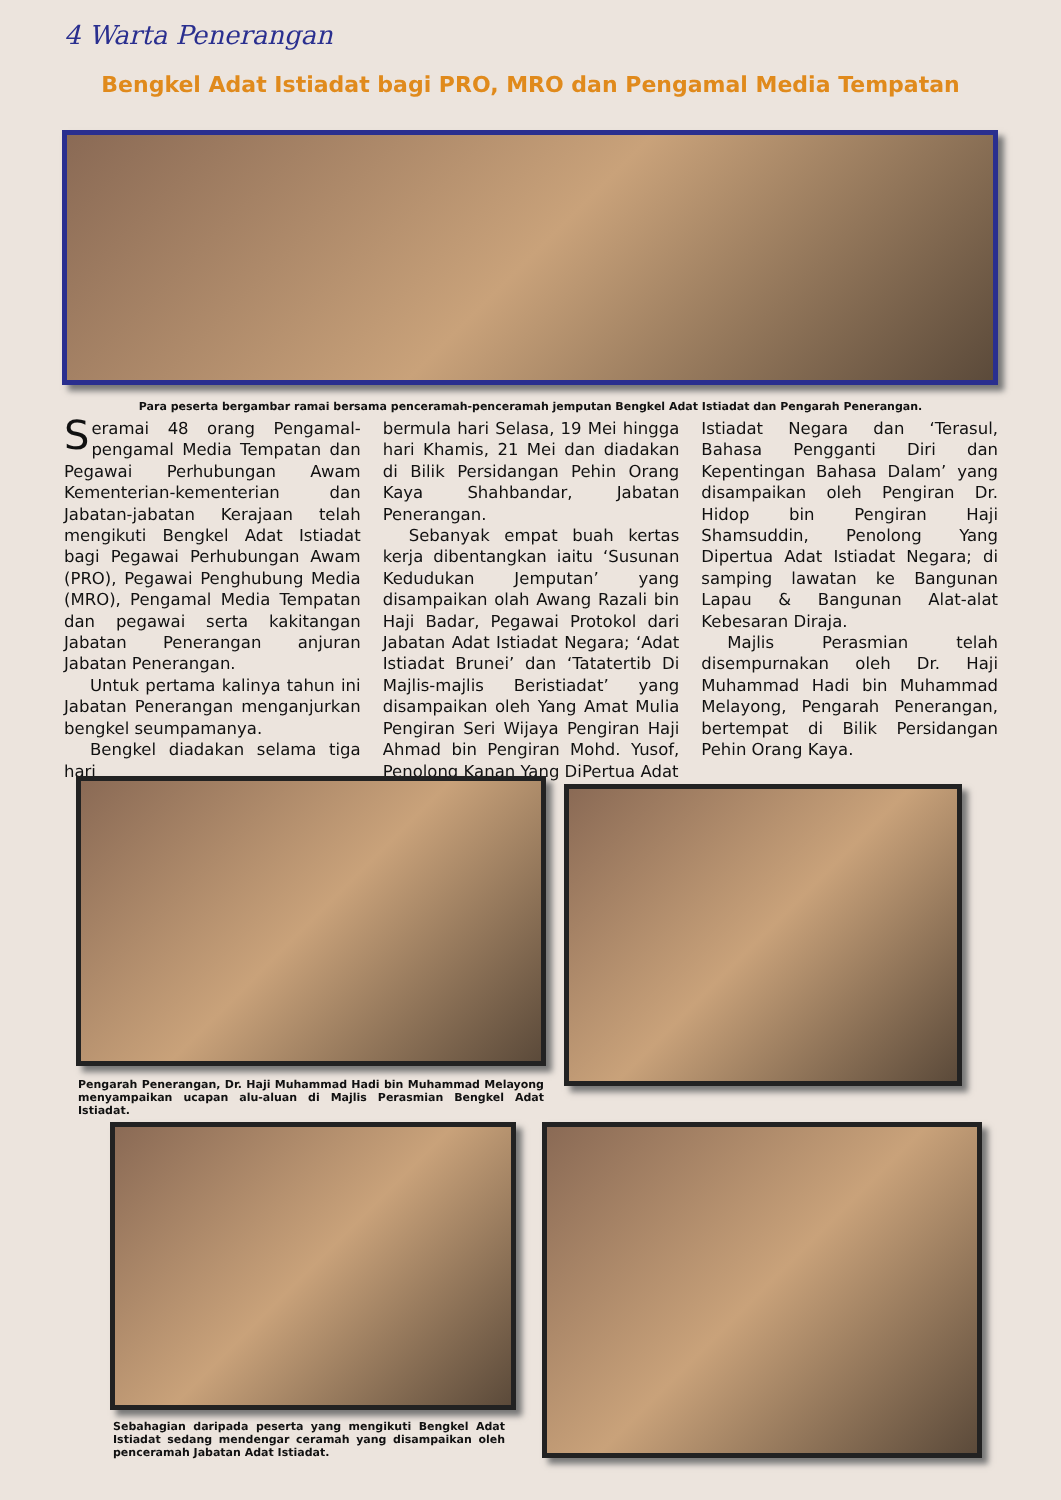4 Warta Penerangan
Bengkel Adat Istiadat bagi PRO, MRO dan Pengamal Media Tempatan
Para peserta bergambar ramai bersama penceramah-penceramah jemputan Bengkel Adat Istiadat dan Pengarah Penerangan.
Seramai 48 orang Pengamal-pengamal Media Tempatan dan Pegawai Perhubungan Awam Kementerian-kementerian dan Jabatan-jabatan Kerajaan telah mengikuti Bengkel Adat Istiadat bagi Pegawai Perhubungan Awam (PRO), Pegawai Penghubung Media (MRO), Pengamal Media Tempatan dan pegawai serta kakitangan Jabatan Penerangan anjuran Jabatan Penerangan.
Untuk pertama kalinya tahun ini Jabatan Penerangan menganjurkan bengkel seumpamanya.
Bengkel diadakan selama tiga hari
bermula hari Selasa, 19 Mei hingga hari Khamis, 21 Mei dan diadakan di Bilik Persidangan Pehin Orang Kaya Shahbandar, Jabatan Penerangan.
Sebanyak empat buah kertas kerja dibentangkan iaitu ‘Susunan Kedudukan Jemputan’ yang disampaikan olah Awang Razali bin Haji Badar, Pegawai Protokol dari Jabatan Adat Istiadat Negara; ‘Adat Istiadat Brunei’ dan ‘Tatatertib Di Majlis-majlis Beristiadat’ yang disampaikan oleh Yang Amat Mulia Pengiran Seri Wijaya Pengiran Haji Ahmad bin Pengiran Mohd. Yusof, Penolong Kanan Yang DiPertua Adat
Istiadat Negara dan ‘Terasul, Bahasa Pengganti Diri dan Kepentingan Bahasa Dalam’ yang disampaikan oleh Pengiran Dr. Hidop bin Pengiran Haji Shamsuddin, Penolong Yang Dipertua Adat Istiadat Negara; di samping lawatan ke Bangunan Lapau & Bangunan Alat-alat Kebesaran Diraja.
Majlis Perasmian telah disempurnakan oleh Dr. Haji Muhammad Hadi bin Muhammad Melayong, Pengarah Penerangan, bertempat di Bilik Persidangan Pehin Orang Kaya.
Pengarah Penerangan, Dr. Haji Muhammad Hadi bin Muhammad Melayong menyampaikan ucapan alu-aluan di Majlis Perasmian Bengkel Adat Istiadat.
Sebahagian daripada peserta yang mengikuti Bengkel Adat Istiadat sedang mendengar ceramah yang disampaikan oleh penceramah Jabatan Adat Istiadat.